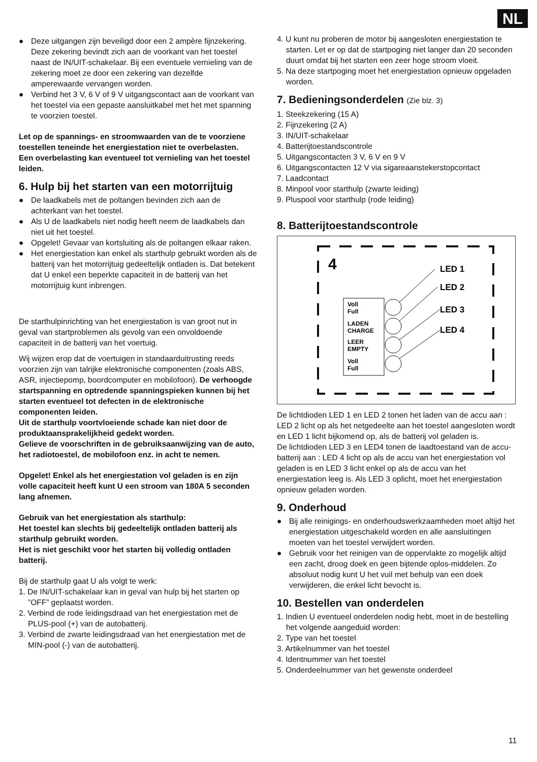NL
● Deze uitgangen zijn beveiligd door een 2 ampère fijnzekering. Deze zekering bevindt zich aan de voorkant van het toestel naast de IN/UIT-schakelaar. Bij een eventuele vernieling van de zekering moet ze door een zekering van dezelfde amperewaarde vervangen worden.
● Verbind het 3 V, 6 V of 9 V uitgangscontact aan de voorkant van het toestel via een gepaste aansluitkabel met het met spanning te voorzien toestel.
Let op de spannings- en stroomwaarden van de te voorziene toestellen teneinde het energiestation niet te overbelasten.
Een overbelasting kan eventueel tot vernieling van het toestel leiden.
6. Hulp bij het starten van een motorrijtuig
● De laadkabels met de poltangen bevinden zich aan de achterkant van het toestel.
● Als U de laadkabels niet nodig heeft neem de laadkabels dan niet uit het toestel.
● Opgelet! Gevaar van kortsluiting als de poltangen elkaar raken.
● Het energiestation kan enkel als starthulp gebruikt worden als de batterij van het motorrijtuig gedeeltelijk ontladen is. Dat betekent dat U enkel een beperkte capaciteit in de batterij van het motorrijtuig kunt inbrengen.
De starthulpinrichting van het energiestation is van groot nut in geval van startproblemen als gevolg van een onvoldoende capaciteit in de batterij van het voertuig.
Wij wijzen erop dat de voertuigen in standaarduitrusting reeds voorzien zijn van talrijke elektronische componenten (zoals ABS, ASR, injectiepomp, boordcomputer en mobilofoon). De verhoogde startspanning en optredende spanningspieken kunnen bij het starten eventueel tot defecten in de elektronische componenten leiden.
Uit de starthulp voortvloeiende schade kan niet door de produktaansprakelijkheid gedekt worden.
Gelieve de voorschriften in de gebruiksaanwijzing van de auto, het radiotoestel, de mobilofoon enz. in acht te nemen.
Opgelet! Enkel als het energiestation vol geladen is en zijn volle capaciteit heeft kunt U een stroom van 180A 5 seconden lang afnemen.
Gebruik van het energiestation als starthulp:
Het toestel kan slechts bij gedeeltelijk ontladen batterij als starthulp gebruikt worden.
Het is niet geschikt voor het starten bij volledig ontladen batterij.
Bij de starthulp gaat U als volgt te werk:
1. De IN/UIT-schakelaar kan in geval van hulp bij het starten op ”OFF” geplaatst worden.
2. Verbind de rode leidingsdraad van het energiestation met de PLUS-pool (+) van de autobatterij.
3. Verbind de zwarte leidingsdraad van het energiestation met de MIN-pool (-) van de autobatterij.
4. U kunt nu proberen de motor bij aangesloten energiestation te starten. Let er op dat de startpoging niet langer dan 20 seconden duurt omdat bij het starten een zeer hoge stroom vloeit.
5. Na deze startpoging moet het energiestation opnieuw opgeladen worden.
7. Bedieningsonderdelen (Zie blz. 3)
1. Steekzekering (15 A)
2. Fijnzekering (2 A)
3. IN/UIT-schakelaar
4. Batterijtoestandscontrole
5. Uitgangscontacten 3 V, 6 V en 9 V
6. Uitgangscontacten 12 V via sigareaanstekerstopcontact
7. Laadcontact
8. Minpool voor starthulp (zwarte leiding)
9. Pluspool voor starthulp (rode leiding)
8. Batterijtoestandscontrole
4
Voll
Full
LADEN
CHARGE
LEER
EMPTY
Voll
Full
LED 1
LED 2
LED 3
LED 4
De lichtdioden LED 1 en LED 2 tonen het laden van de accu aan : LED 2 licht op als het netgedeelte aan het toestel aangesloten wordt en LED 1 licht bijkomend op, als de batterij vol geladen is.
De lichtdioden LED 3 en LED4 tonen de laadtoestand van de accu-batterij aan : LED 4 licht op als de accu van het energiestation vol geladen is en LED 3 licht enkel op als de accu van het energiestation leeg is. Als LED 3 oplicht, moet het energiestation opnieuw geladen worden.
9. Onderhoud
● Bij alle reinigings- en onderhoudswerkzaamheden moet altijd het energiestation uitgeschakeld worden en alle aansluitingen moeten van het toestel verwijdert worden.
● Gebruik voor het reinigen van de oppervlakte zo mogelijk altijd een zacht, droog doek en geen bijtende oplos-middelen. Zo absoluut nodig kunt U het vuil met behulp van een doek verwijderen, die enkel licht bevocht is.
10. Bestellen van onderdelen
1. Indien U eventueel onderdelen nodig hebt, moet in de bestelling het volgende aangeduid worden:
2. Type van het toestel
3. Artikelnummer van het toestel
4. Identnummer van het toestel
5. Onderdeelnummer van het gewenste onderdeel
11